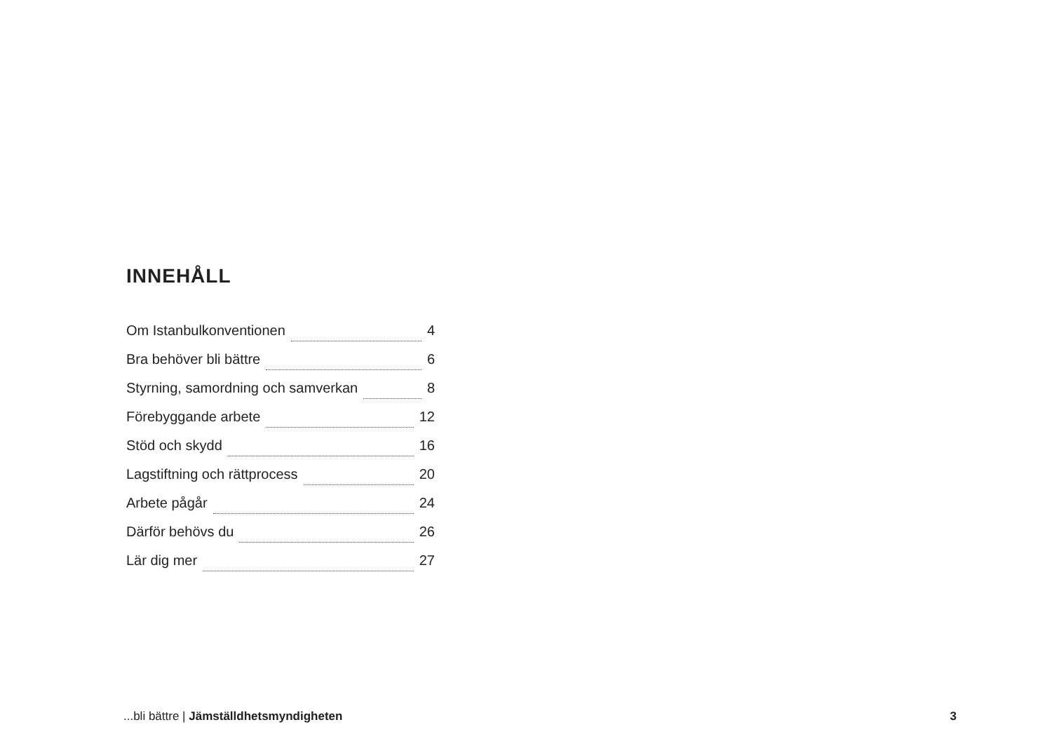INNEHÅLL
Om Istanbulkonventionen 4
Bra behöver bli bättre 6
Styrning, samordning och samverkan 8
Förebyggande arbete 12
Stöd och skydd 16
Lagstiftning och rättprocess 20
Arbete pågår 24
Därför behövs du 26
Lär dig mer 27
...bli bättre | Jämställdhetsmyndigheten 3